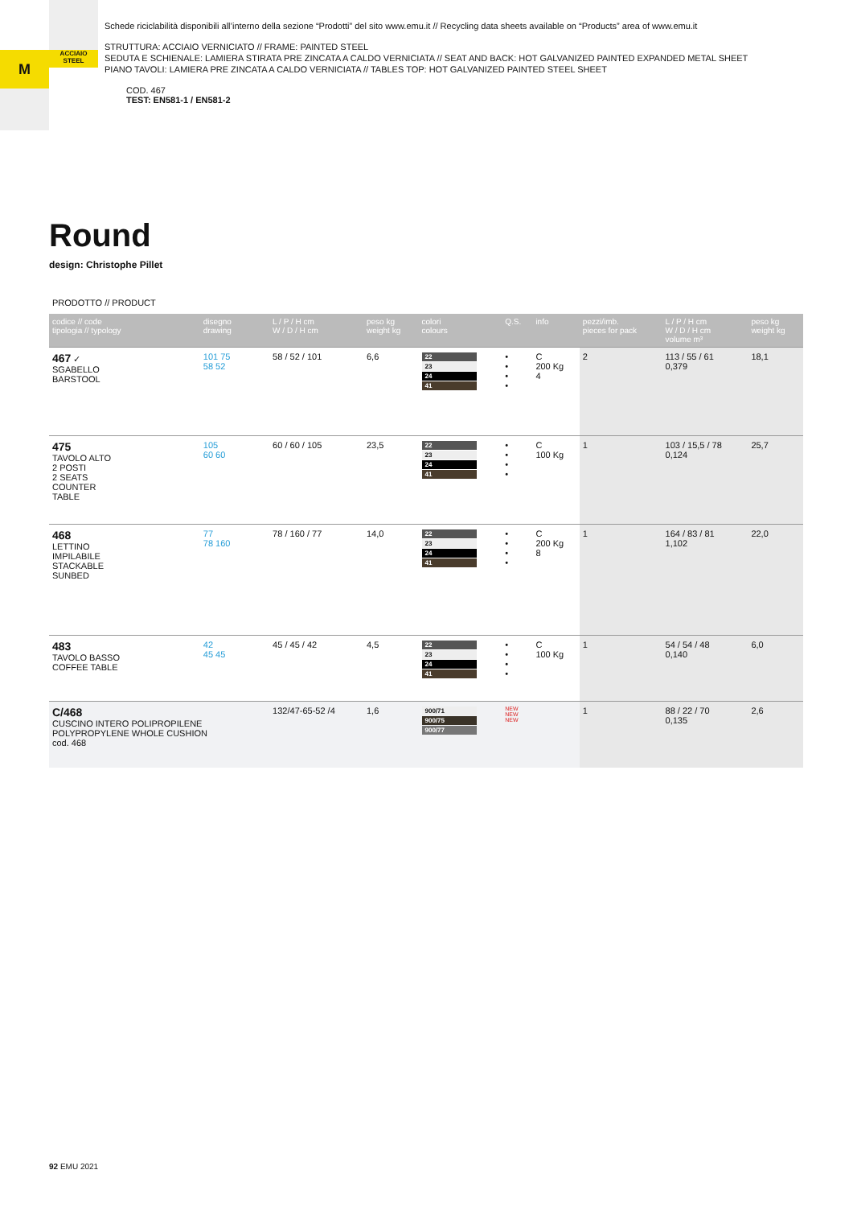M
ACCIAIO
STEEL
Schede riciclabilità disponibili all’interno della sezione “Prodotti” del sito www.emu.it // Recycling data sheets available on “Products” area of www.emu.it
STRUTTURA: ACCIAIO VERNICIATO // FRAME: PAINTED STEEL
SEDUTA E SCHIENALE: LAMIERA STIRATA PRE ZINCATA A CALDO VERNICIATA // SEAT AND BACK: HOT GALVANIZED PAINTED EXPANDED METAL SHEET
PIANO TAVOLI: LAMIERA PRE ZINCATA A CALDO VERNICIATA // TABLES TOP: HOT GALVANIZED PAINTED STEEL SHEET
COD. 467
TEST: EN581-1 / EN581-2
Round
design: Christophe Pillet
PRODOTTO // PRODUCT
| codice // code tipologia // typology | disegno drawing | L / P / H cm W / D / H cm | peso kg weight kg | colori colours | Q.S. | info | pezzi/imb. pieces for pack | L / P / H cm W / D / H cm volume m³ | peso kg weight kg |
| --- | --- | --- | --- | --- | --- | --- | --- | --- | --- |
| 467 ✓ SGABELLO BARSTOOL | 101 75 58 52 | 58 / 52 / 101 | 6,6 | 22 23 24 41 | • • • • | C 200 Kg 4 | 2 | 113 / 55 / 61 0,379 | 18,1 |
| 475 TAVOLO ALTO 2 POSTI 2 SEATS COUNTER TABLE | 105 60 60 | 60 / 60 / 105 | 23,5 | 22 23 24 41 | • • • • | C 100 Kg | 1 | 103 / 15,5 / 78 0,124 | 25,7 |
| 468 LETTINO IMPILABILE STACKABLE SUNBED | 77 78 160 | 78 / 160 / 77 | 14,0 | 22 23 24 41 | • • • • | C 200 Kg 8 | 1 | 164 / 83 / 81 1,102 | 22,0 |
| 483 TAVOLO BASSO COFFEE TABLE | 42 45 45 | 45 / 45 / 42 | 4,5 | 22 23 24 41 | • • • • | C 100 Kg | 1 | 54 / 54 / 48 0,140 | 6,0 |
| C/468 CUSCINO INTERO POLIPROPILENE POLYPROPYLENE WHOLE CUSHION cod. 468 | | 132/47-65-52 /4 | 1,6 | 900/71 900/75 900/77 | NEW NEW NEW | | 1 | 88 / 22 / 70 0,135 | 2,6 |
92 EMU 2021